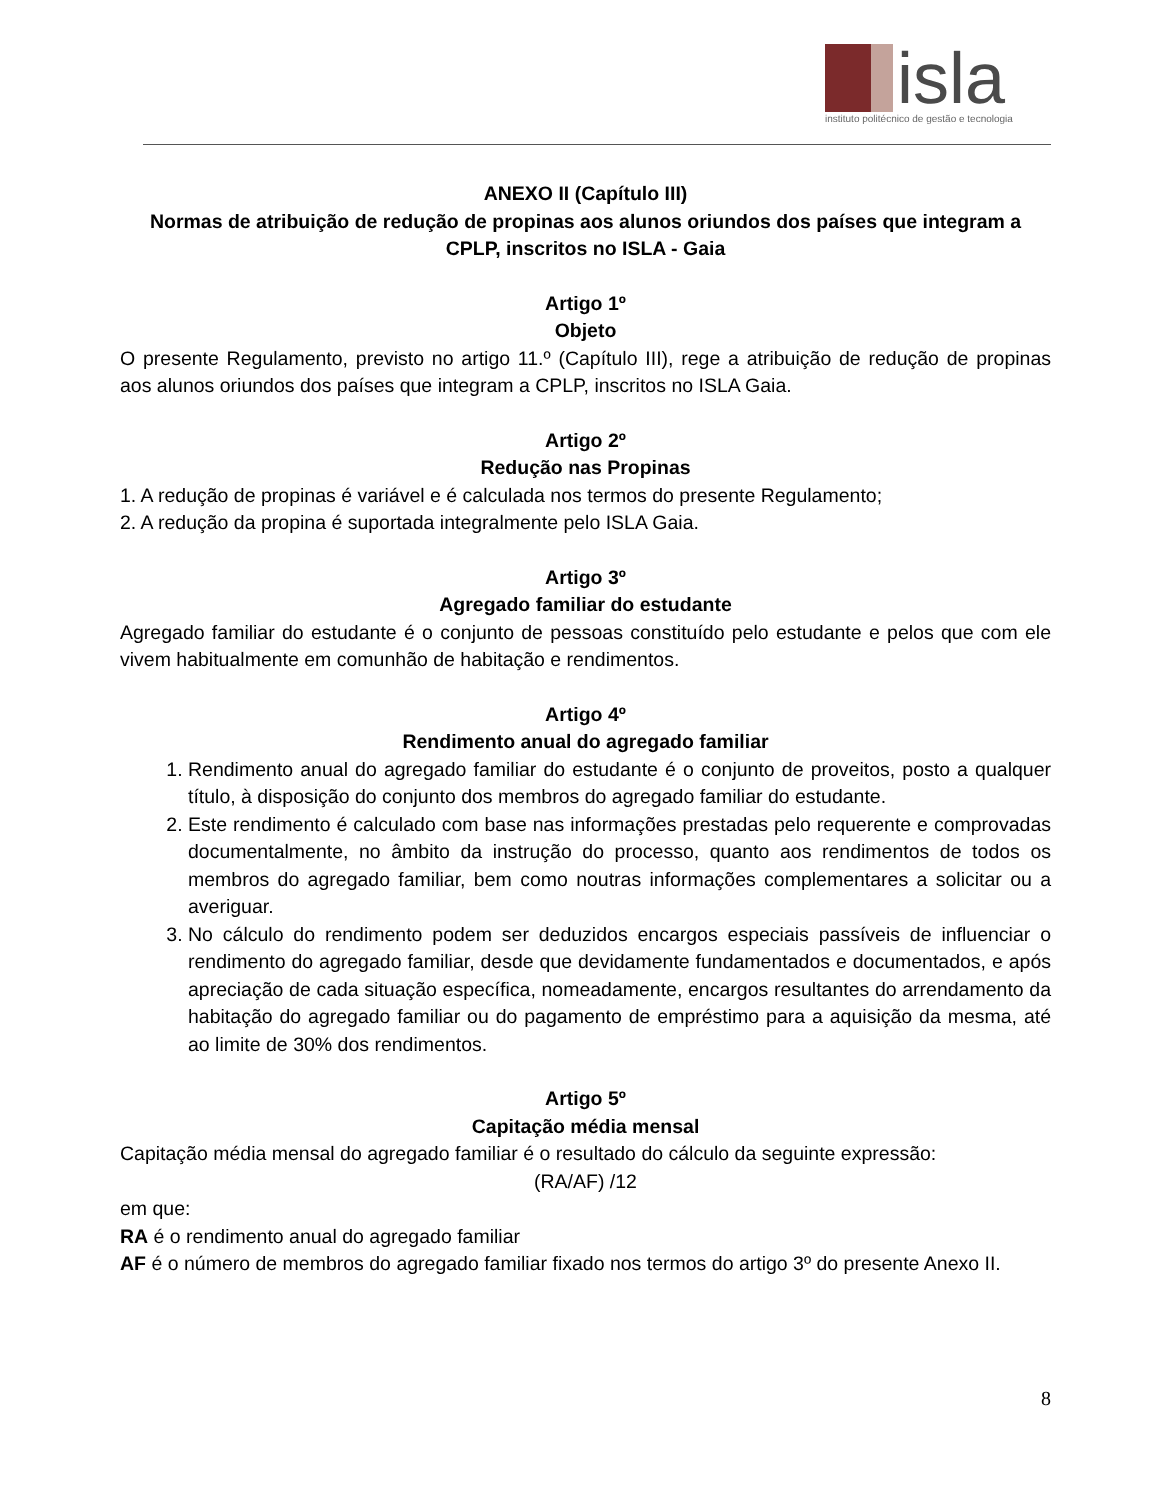isla
instituto politécnico de gestão e tecnologia
ANEXO II (Capítulo III)
Normas de atribuição de redução de propinas aos alunos oriundos dos países que integram a CPLP, inscritos no ISLA - Gaia
Artigo 1º
Objeto
O presente Regulamento, previsto no artigo 11.º (Capítulo III), rege a atribuição de redução de propinas aos alunos oriundos dos países que integram a CPLP, inscritos no ISLA Gaia.
Artigo 2º
Redução nas Propinas
1. A redução de propinas é variável e é calculada nos termos do presente Regulamento;
2. A redução da propina é suportada integralmente pelo ISLA Gaia.
Artigo 3º
Agregado familiar do estudante
Agregado familiar do estudante é o conjunto de pessoas constituído pelo estudante e pelos que com ele vivem habitualmente em comunhão de habitação e rendimentos.
Artigo 4º
Rendimento anual do agregado familiar
1. Rendimento anual do agregado familiar do estudante é o conjunto de proveitos, posto a qualquer título, à disposição do conjunto dos membros do agregado familiar do estudante.
2. Este rendimento é calculado com base nas informações prestadas pelo requerente e comprovadas documentalmente, no âmbito da instrução do processo, quanto aos rendimentos de todos os membros do agregado familiar, bem como noutras informações complementares a solicitar ou a averiguar.
3. No cálculo do rendimento podem ser deduzidos encargos especiais passíveis de influenciar o rendimento do agregado familiar, desde que devidamente fundamentados e documentados, e após apreciação de cada situação específica, nomeadamente, encargos resultantes do arrendamento da habitação do agregado familiar ou do pagamento de empréstimo para a aquisição da mesma, até ao limite de 30% dos rendimentos.
Artigo 5º
Capitação média mensal
Capitação média mensal do agregado familiar é o resultado do cálculo da seguinte expressão:
(RA/AF) /12
em que:
RA é o rendimento anual do agregado familiar
AF é o número de membros do agregado familiar fixado nos termos do artigo 3º do presente Anexo II.
8